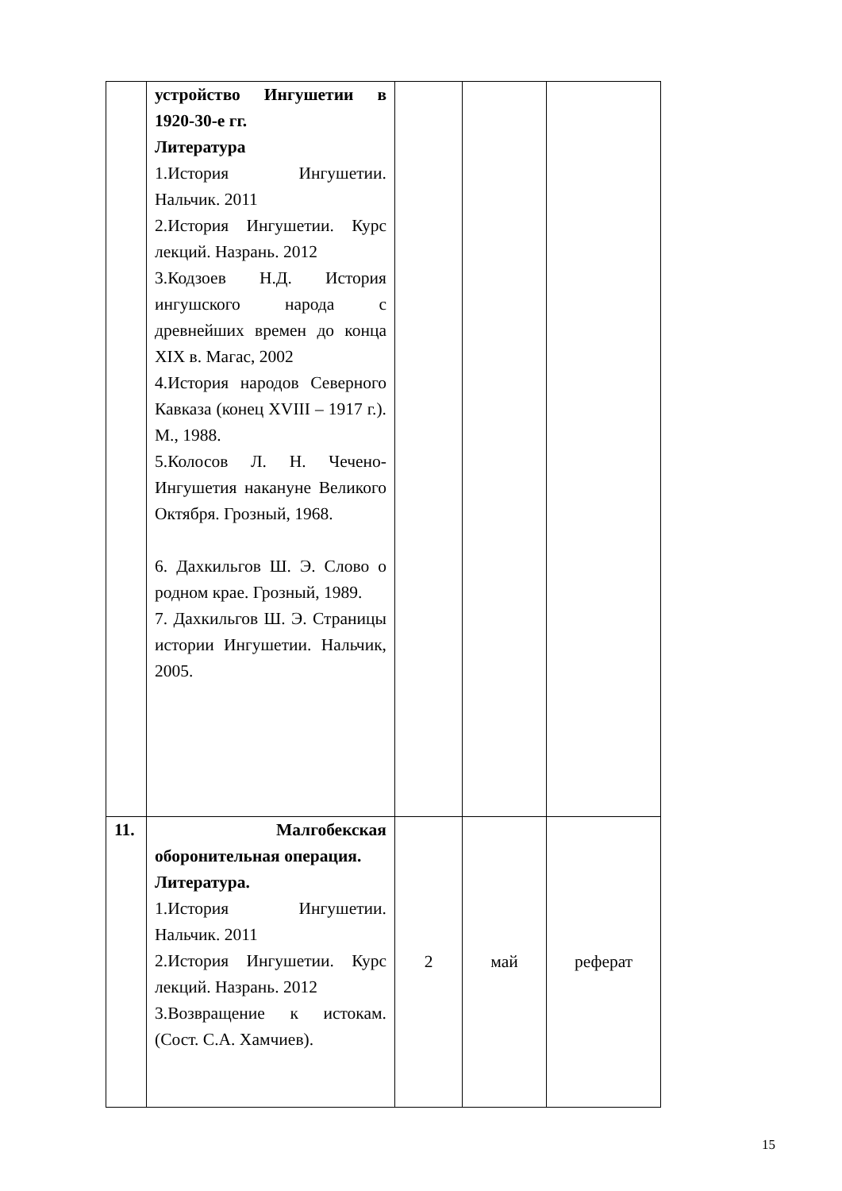| | устройство Ингушетии в 1920-30-е гг. Литература 1.История Ингушетии. Нальчик. 2011 2.История Ингушетии. Курс лекций. Назрань. 2012 3.Кодзоев Н.Д. История ингушского народа с древнейших времен до конца XIX в. Магас, 2002 4.История народов Северного Кавказа (конец XVIII – 1917 г.). М., 1988. 5.Колосов Л. Н. Чечено-Ингушетия накануне Великого Октября. Грозный, 1968. 6. Дахкильгов Ш. Э. Слово о родном крае. Грозный, 1989. 7. Дахкильгов Ш. Э. Страницы истории Ингушетии. Нальчик, 2005. | | | |
| 11. | Малгобекская оборонительная операция. Литература. 1.История Ингушетии. Нальчик. 2011 2.История Ингушетии. Курс лекций. Назрань. 2012 3.Возвращение к истокам. (Сост. С.А. Хамчиев). | 2 | май | реферат |
15